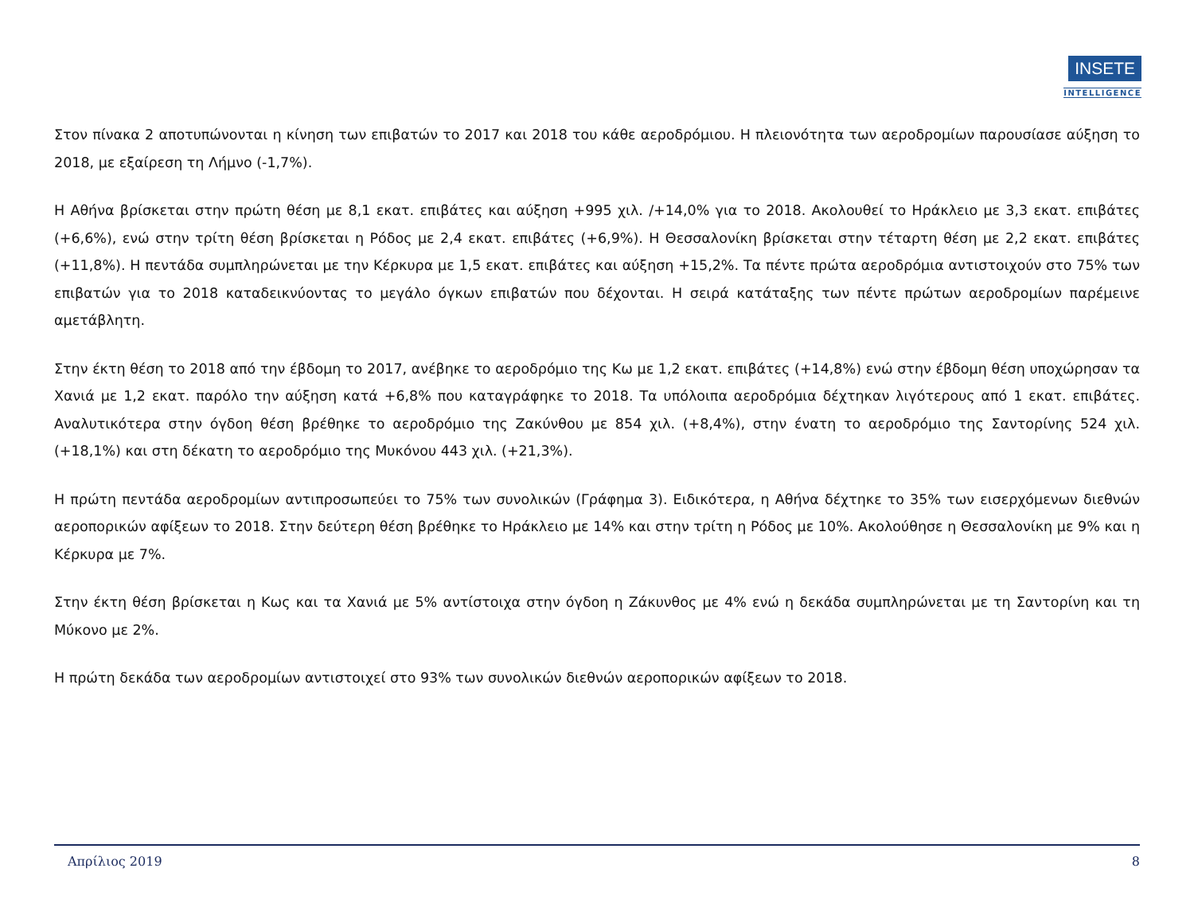INSETE
INTELLIGENCE
Στον πίνακα 2 αποτυπώνονται η κίνηση των επιβατών το 2017 και 2018 του κάθε αεροδρόμιου. Η πλειονότητα των αεροδρομίων παρουσίασε αύξηση το 2018, με εξαίρεση τη Λήμνο (-1,7%).
Η Αθήνα βρίσκεται στην πρώτη θέση με 8,1 εκατ. επιβάτες και αύξηση +995 χιλ. /+14,0% για το 2018. Ακολουθεί το Ηράκλειο με 3,3 εκατ. επιβάτες (+6,6%), ενώ στην τρίτη θέση βρίσκεται η Ρόδος με 2,4 εκατ. επιβάτες (+6,9%). Η Θεσσαλονίκη βρίσκεται στην τέταρτη θέση με 2,2 εκατ. επιβάτες (+11,8%). Η πεντάδα συμπληρώνεται με την Κέρκυρα με 1,5 εκατ. επιβάτες και αύξηση +15,2%. Τα πέντε πρώτα αεροδρόμια αντιστοιχούν στο 75% των επιβατών για το 2018 καταδεικνύοντας το μεγάλο όγκων επιβατών που δέχονται. Η σειρά κατάταξης των πέντε πρώτων αεροδρομίων παρέμεινε αμετάβλητη.
Στην έκτη θέση το 2018 από την έβδομη το 2017, ανέβηκε το αεροδρόμιο της Κω με 1,2 εκατ. επιβάτες (+14,8%) ενώ στην έβδομη θέση υποχώρησαν τα Χανιά με 1,2 εκατ. παρόλο την αύξηση κατά +6,8% που καταγράφηκε το 2018. Τα υπόλοιπα αεροδρόμια δέχτηκαν λιγότερους από 1 εκατ. επιβάτες. Αναλυτικότερα στην όγδοη θέση βρέθηκε το αεροδρόμιο της Ζακύνθου με 854 χιλ. (+8,4%), στην ένατη το αεροδρόμιο της Σαντορίνης 524 χιλ. (+18,1%) και στη δέκατη το αεροδρόμιο της Μυκόνου 443 χιλ. (+21,3%).
Η πρώτη πεντάδα αεροδρομίων αντιπροσωπεύει το 75% των συνολικών (Γράφημα 3). Ειδικότερα, η Αθήνα δέχτηκε το 35% των εισερχόμενων διεθνών αεροπορικών αφίξεων το 2018. Στην δεύτερη θέση βρέθηκε το Ηράκλειο με 14% και στην τρίτη η Ρόδος με 10%. Ακολούθησε η Θεσσαλονίκη με 9% και η Κέρκυρα με 7%.
Στην έκτη θέση βρίσκεται η Κως και τα Χανιά με 5% αντίστοιχα στην όγδοη η Ζάκυνθος με 4% ενώ η δεκάδα συμπληρώνεται με τη Σαντορίνη και τη Μύκονο με 2%.
Η πρώτη δεκάδα των αεροδρομίων αντιστοιχεί στο 93% των συνολικών διεθνών αεροπορικών αφίξεων το 2018.
Απρίλιος 2019 8